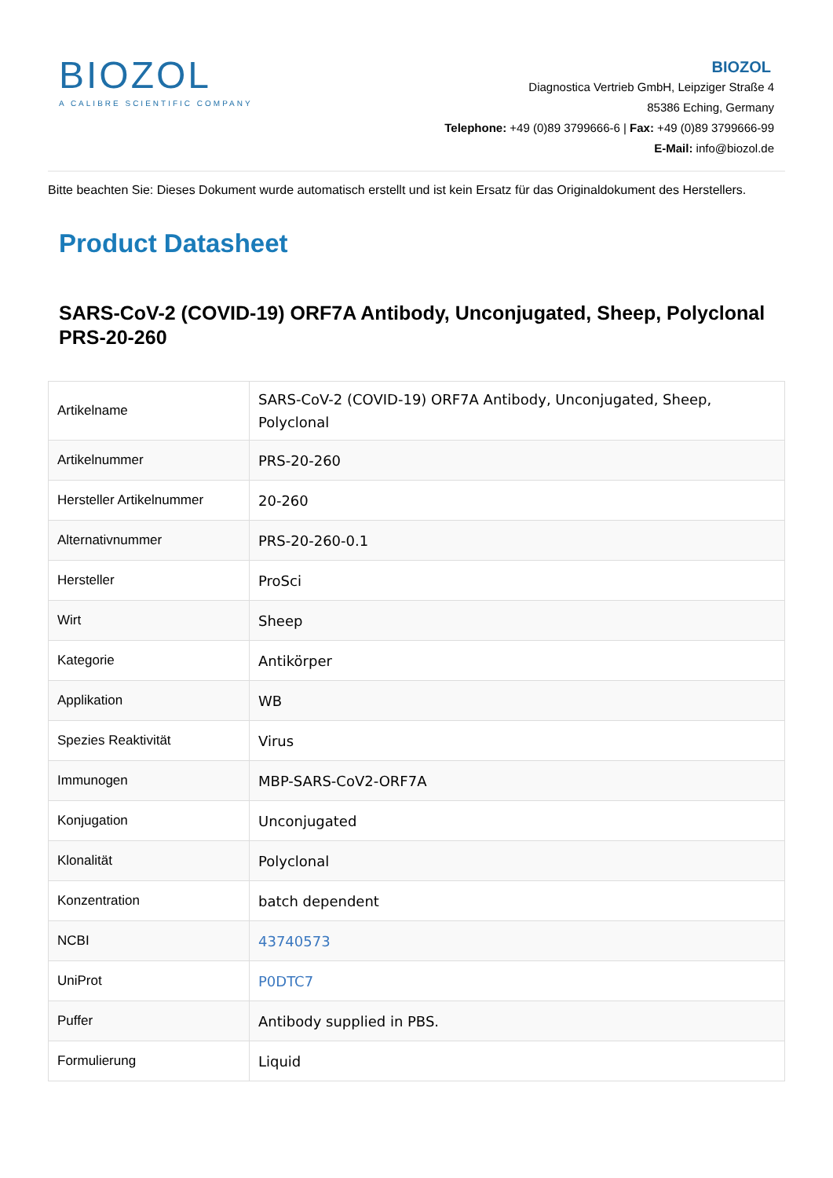BIOZOL
A CALIBRE SCIENTIFIC COMPANY
BIOZOL
Diagnostica Vertrieb GmbH, Leipziger Straße 4
85386 Eching, Germany
Telephone: +49 (0)89 3799666-6 | Fax: +49 (0)89 3799666-99
E-Mail: info@biozol.de
Bitte beachten Sie: Dieses Dokument wurde automatisch erstellt und ist kein Ersatz für das Originaldokument des Herstellers.
Product Datasheet
SARS-CoV-2 (COVID-19) ORF7A Antibody, Unconjugated, Sheep, Polyclonal
PRS-20-260
| Artikelname | SARS-CoV-2 (COVID-19) ORF7A Antibody, Unconjugated, Sheep, Polyclonal |
| Artikelnummer | PRS-20-260 |
| Hersteller Artikelnummer | 20-260 |
| Alternativnummer | PRS-20-260-0.1 |
| Hersteller | ProSci |
| Wirt | Sheep |
| Kategorie | Antikörper |
| Applikation | WB |
| Spezies Reaktivität | Virus |
| Immunogen | MBP-SARS-CoV2-ORF7A |
| Konjugation | Unconjugated |
| Klonalität | Polyclonal |
| Konzentration | batch dependent |
| NCBI | 43740573 |
| UniProt | P0DTC7 |
| Puffer | Antibody supplied in PBS. |
| Formulierung | Liquid |